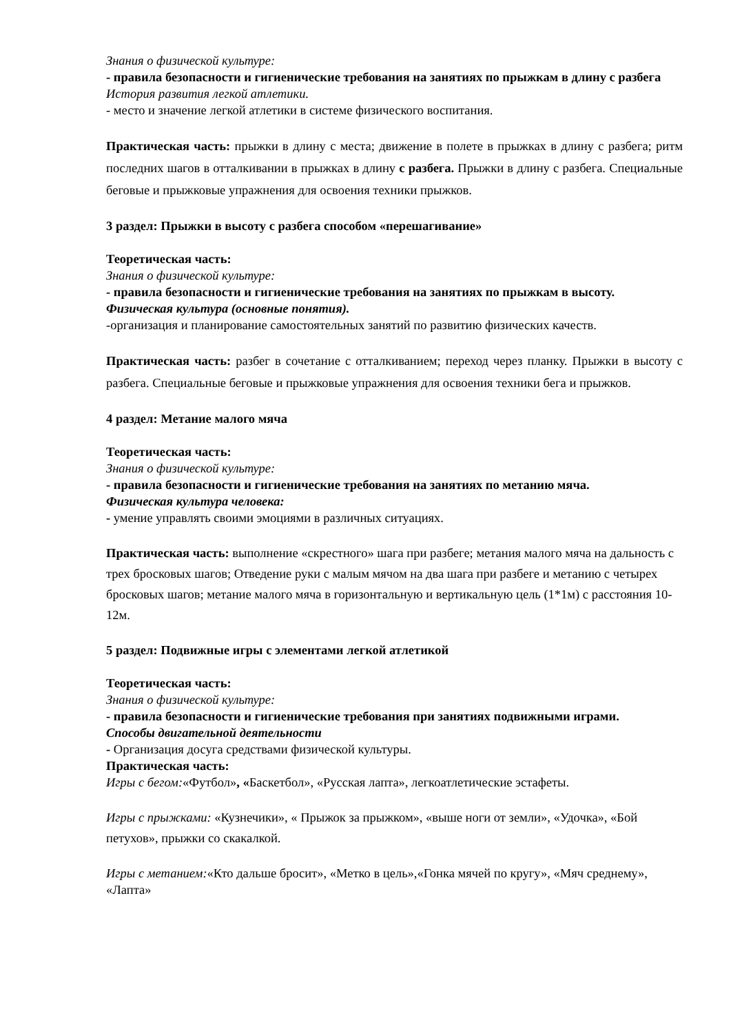Знания о физической культуре:
- правила безопасности и гигиенические требования на занятиях по прыжкам в длину с разбега
История развития легкой атлетики.
- место и значение легкой атлетики в системе физического воспитания.
Практическая часть: прыжки в длину с места; движение в полете в прыжках в длину с разбега; ритм последних шагов в отталкивании в прыжках в длину с разбега. Прыжки в длину с разбега. Специальные беговые и прыжковые упражнения для освоения техники прыжков.
3 раздел: Прыжки в высоту с разбега способом «перешагивание»
Теоретическая часть:
Знания о физической культуре:
- правила безопасности и гигиенические требования на занятиях по прыжкам в высоту.
Физическая культура (основные понятия).
-организация и планирование самостоятельных занятий по развитию физических качеств.
Практическая часть: разбег в сочетание с отталкиванием; переход через планку. Прыжки в высоту с разбега. Специальные беговые и прыжковые упражнения для освоения техники бега и прыжков.
4 раздел: Метание малого мяча
Теоретическая часть:
Знания о физической культуре:
- правила безопасности и гигиенические требования на занятиях по метанию мяча.
Физическая культура человека:
- умение управлять своими эмоциями в различных ситуациях.
Практическая часть: выполнение «скрестного» шага при разбеге; метания малого мяча на дальность с трех бросковых шагов; Отведение руки с малым мячом на два шага при разбеге и метанию с четырех бросковых шагов; метание малого мяча в горизонтальную и вертикальную цель (1*1м) с расстояния 10-12м.
5 раздел: Подвижные игры с элементами легкой атлетикой
Теоретическая часть:
Знания о физической культуре:
- правила безопасности и гигиенические требования при занятиях подвижными играми.
Способы двигательной деятельности
- Организация досуга средствами физической культуры.
Практическая часть:
Игры с бегом:«Футбол», «Баскетбол», «Русская лапта», легкоатлетические эстафеты.
Игры с прыжками: «Кузнечики», « Прыжок за прыжком», «выше ноги от земли», «Удочка», «Бой петухов», прыжки со скакалкой.
Игры с метанием:«Кто дальше бросит», «Метко в цель»,«Гонка мячей по кругу», «Мяч среднему», «Лапта»